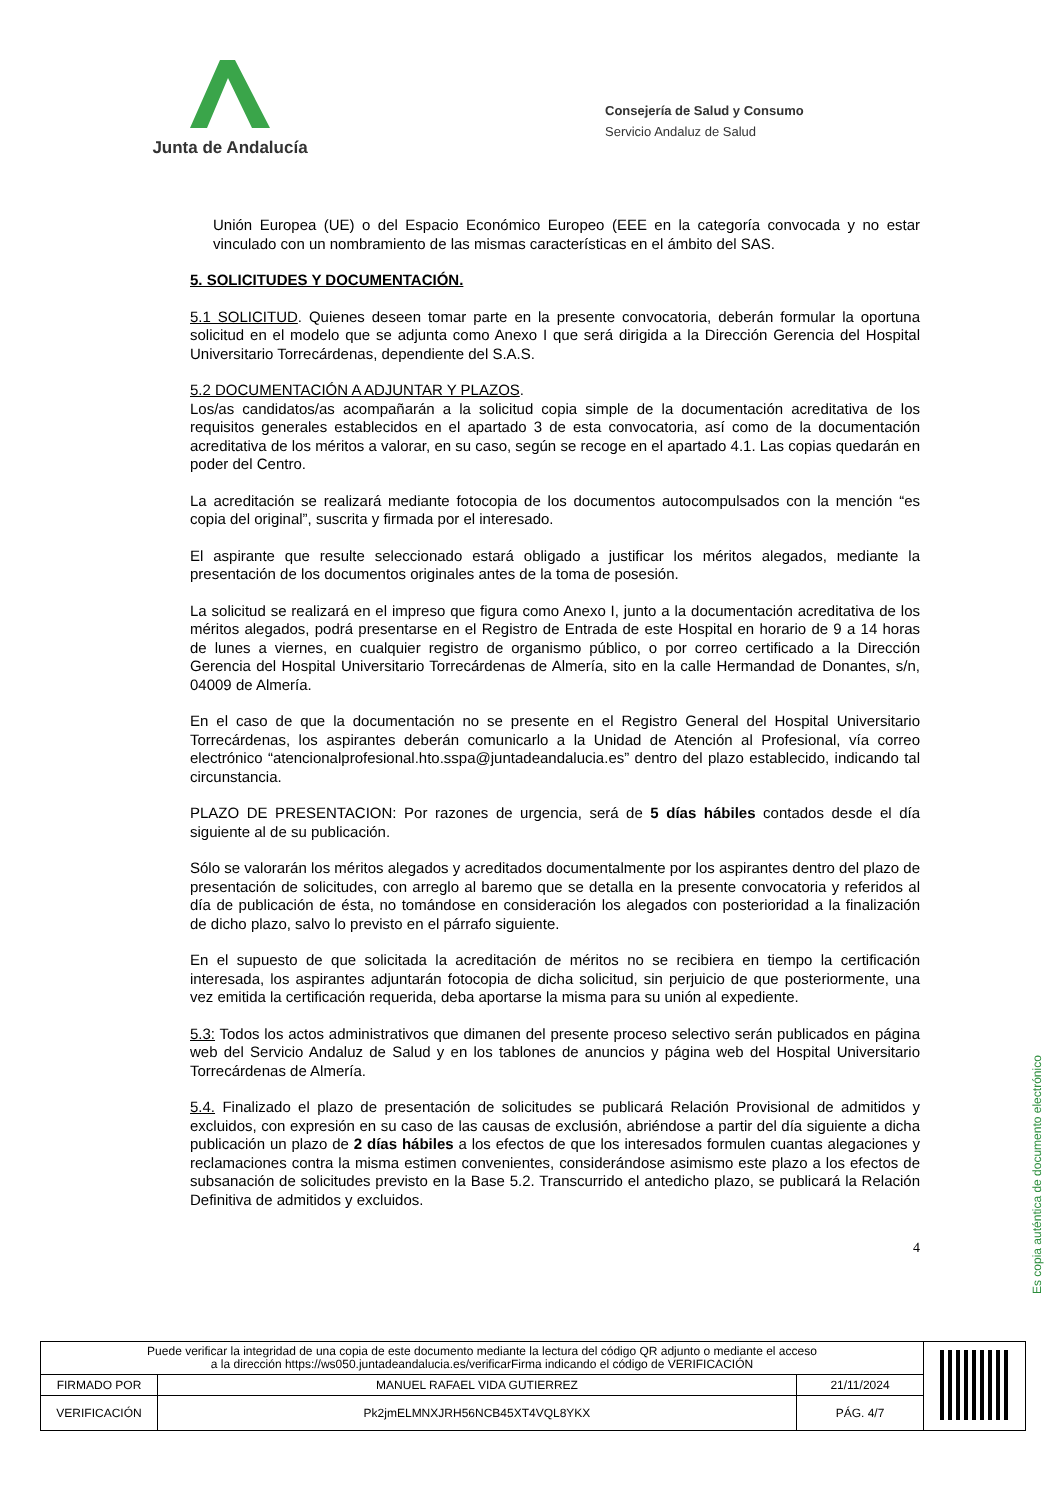Junta de Andalucía
Consejería de Salud y Consumo
Servicio Andaluz de Salud
Unión Europea (UE) o del Espacio Económico Europeo (EEE en la categoría convocada y no estar vinculado con un nombramiento de las mismas características en el ámbito del SAS.
5. SOLICITUDES Y DOCUMENTACIÓN.
5.1 SOLICITUD. Quienes deseen tomar parte en la presente convocatoria, deberán formular la oportuna solicitud en el modelo que se adjunta como Anexo I que será dirigida a la Dirección Gerencia del Hospital Universitario Torrecárdenas, dependiente del S.A.S.
5.2 DOCUMENTACIÓN A ADJUNTAR Y PLAZOS.
Los/as candidatos/as acompañarán a la solicitud copia simple de la documentación acreditativa de los requisitos generales establecidos en el apartado 3 de esta convocatoria, así como de la documentación acreditativa de los méritos a valorar, en su caso, según se recoge en el apartado 4.1. Las copias quedarán en poder del Centro.
La acreditación se realizará mediante fotocopia de los documentos autocompulsados con la mención “es copia del original”, suscrita y firmada por el interesado.
El aspirante que resulte seleccionado estará obligado a justificar los méritos alegados, mediante la presentación de los documentos originales antes de la toma de posesión.
La solicitud se realizará en el impreso que figura como Anexo I, junto a la documentación acreditativa de los méritos alegados, podrá presentarse en el Registro de Entrada de este Hospital en horario de 9 a 14 horas de lunes a viernes, en cualquier registro de organismo público, o por correo certificado a la Dirección Gerencia del Hospital Universitario Torrecárdenas de Almería, sito en la calle Hermandad de Donantes, s/n, 04009 de Almería.
En el caso de que la documentación no se presente en el Registro General del Hospital Universitario Torrecárdenas, los aspirantes deberán comunicarlo a la Unidad de Atención al Profesional, vía correo electrónico “atencionalprofesional.hto.sspa@juntadeandalucia.es” dentro del plazo establecido, indicando tal circunstancia.
PLAZO DE PRESENTACION: Por razones de urgencia, será de 5 días hábiles contados desde el día siguiente al de su publicación.
Sólo se valorarán los méritos alegados y acreditados documentalmente por los aspirantes dentro del plazo de presentación de solicitudes, con arreglo al baremo que se detalla en la presente convocatoria y referidos al día de publicación de ésta, no tomándose en consideración los alegados con posterioridad a la finalización de dicho plazo, salvo lo previsto en el párrafo siguiente.
En el supuesto de que solicitada la acreditación de méritos no se recibiera en tiempo la certificación interesada, los aspirantes adjuntarán fotocopia de dicha solicitud, sin perjuicio de que posteriormente, una vez emitida la certificación requerida, deba aportarse la misma para su unión al expediente.
5.3: Todos los actos administrativos que dimanen del presente proceso selectivo serán publicados en página web del Servicio Andaluz de Salud y en los tablones de anuncios y página web del Hospital Universitario Torrecárdenas de Almería.
5.4. Finalizado el plazo de presentación de solicitudes se publicará Relación Provisional de admitidos y excluidos, con expresión en su caso de las causas de exclusión, abriéndose a partir del día siguiente a dicha publicación un plazo de 2 días hábiles a los efectos de que los interesados formulen cuantas alegaciones y reclamaciones contra la misma estimen convenientes, considerándose asimismo este plazo a los efectos de subsanación de solicitudes previsto en la Base 5.2. Transcurrido el antedicho plazo, se publicará la Relación Definitiva de admitidos y excluidos.
4
Es copia auténtica de documento electrónico
| Puede verificar la integridad de una copia de este documento mediante la lectura del código QR adjunto o mediante el acceso a la dirección https://ws050.juntadeandalucia.es/verificarFirma indicando el código de VERIFICACIÓN | | | |
| FIRMADO POR | MANUEL RAFAEL VIDA GUTIERREZ | 21/11/2024 | |
| VERIFICACIÓN | Pk2jmELMNXJRH56NCB45XT4VQL8YKX | PÁG. 4/7 | |